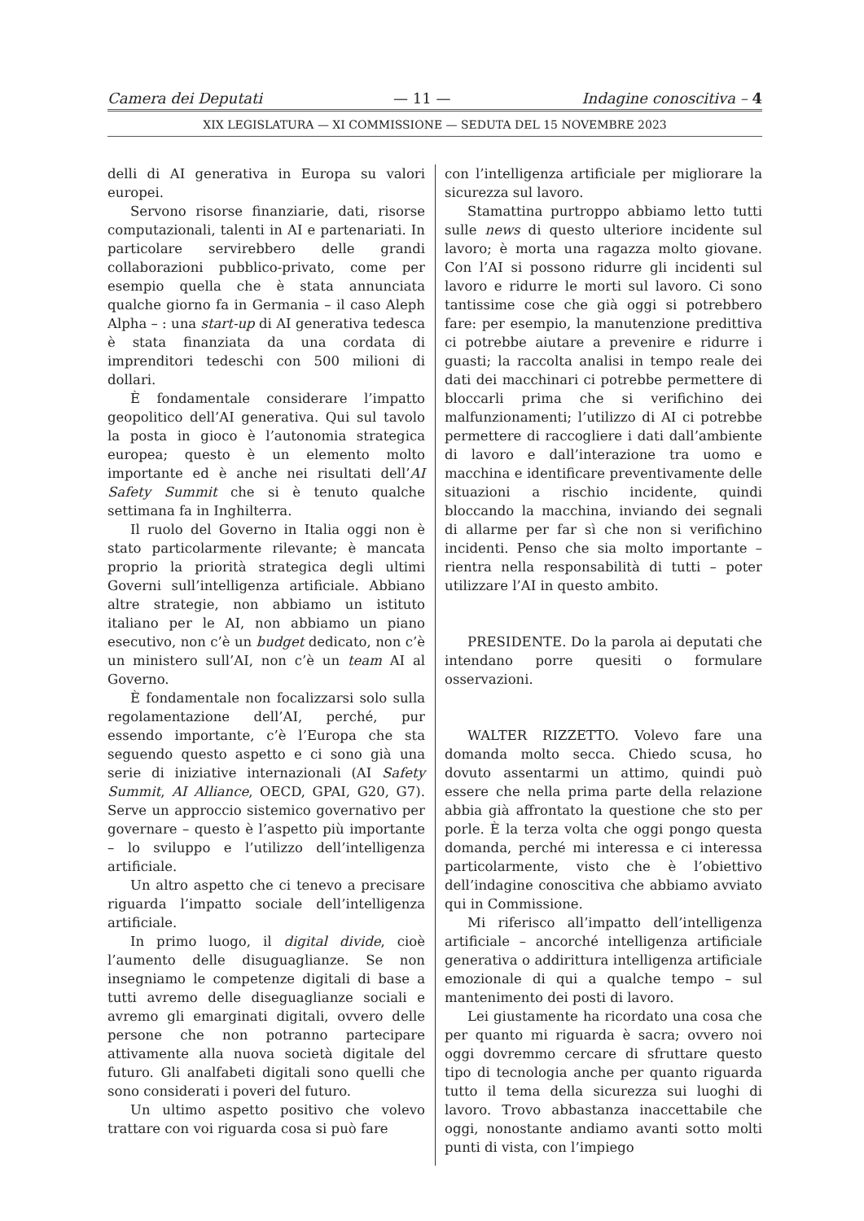Camera dei Deputati — 11 — Indagine conoscitiva – 4
XIX LEGISLATURA — XI COMMISSIONE — SEDUTA DEL 15 NOVEMBRE 2023
delli di AI generativa in Europa su valori europei.
Servono risorse finanziarie, dati, risorse computazionali, talenti in AI e partenariati. In particolare servirebbero delle grandi collaborazioni pubblico-privato, come per esempio quella che è stata annunciata qualche giorno fa in Germania – il caso Aleph Alpha – : una start-up di AI generativa tedesca è stata finanziata da una cordata di imprenditori tedeschi con 500 milioni di dollari.
È fondamentale considerare l’impatto geopolitico dell’AI generativa. Qui sul tavolo la posta in gioco è l’autonomia strategica europea; questo è un elemento molto importante ed è anche nei risultati dell’AI Safety Summit che si è tenuto qualche settimana fa in Inghilterra.
Il ruolo del Governo in Italia oggi non è stato particolarmente rilevante; è mancata proprio la priorità strategica degli ultimi Governi sull’intelligenza artificiale. Abbiano altre strategie, non abbiamo un istituto italiano per le AI, non abbiamo un piano esecutivo, non c’è un budget dedicato, non c’è un ministero sull’AI, non c’è un team AI al Governo.
È fondamentale non focalizzarsi solo sulla regolamentazione dell’AI, perché, pur essendo importante, c’è l’Europa che sta seguendo questo aspetto e ci sono già una serie di iniziative internazionali (AI Safety Summit, AI Alliance, OECD, GPAI, G20, G7). Serve un approccio sistemico governativo per governare – questo è l’aspetto più importante – lo sviluppo e l’utilizzo dell’intelligenza artificiale.
Un altro aspetto che ci tenevo a precisare riguarda l’impatto sociale dell’intelligenza artificiale.
In primo luogo, il digital divide, cioè l’aumento delle disuguaglianze. Se non insegniamo le competenze digitali di base a tutti avremo delle diseguaglianze sociali e avremo gli emarginati digitali, ovvero delle persone che non potranno partecipare attivamente alla nuova società digitale del futuro. Gli analfabeti digitali sono quelli che sono considerati i poveri del futuro.
Un ultimo aspetto positivo che volevo trattare con voi riguarda cosa si può fare
con l’intelligenza artificiale per migliorare la sicurezza sul lavoro.
Stamattina purtroppo abbiamo letto tutti sulle news di questo ulteriore incidente sul lavoro; è morta una ragazza molto giovane. Con l’AI si possono ridurre gli incidenti sul lavoro e ridurre le morti sul lavoro. Ci sono tantissime cose che già oggi si potrebbero fare: per esempio, la manutenzione predittiva ci potrebbe aiutare a prevenire e ridurre i guasti; la raccolta analisi in tempo reale dei dati dei macchinari ci potrebbe permettere di bloccarli prima che si verifichino dei malfunzionamenti; l’utilizzo di AI ci potrebbe permettere di raccogliere i dati dall’ambiente di lavoro e dall’interazione tra uomo e macchina e identificare preventivamente delle situazioni a rischio incidente, quindi bloccando la macchina, inviando dei segnali di allarme per far sì che non si verifichino incidenti. Penso che sia molto importante – rientra nella responsabilità di tutti – poter utilizzare l’AI in questo ambito.
PRESIDENTE. Do la parola ai deputati che intendano porre quesiti o formulare osservazioni.
WALTER RIZZETTO. Volevo fare una domanda molto secca. Chiedo scusa, ho dovuto assentarmi un attimo, quindi può essere che nella prima parte della relazione abbia già affrontato la questione che sto per porle. È la terza volta che oggi pongo questa domanda, perché mi interessa e ci interessa particolarmente, visto che è l’obiettivo dell’indagine conoscitiva che abbiamo avviato qui in Commissione.
Mi riferisco all’impatto dell’intelligenza artificiale – ancorché intelligenza artificiale generativa o addirittura intelligenza artificiale emozionale di qui a qualche tempo – sul mantenimento dei posti di lavoro.
Lei giustamente ha ricordato una cosa che per quanto mi riguarda è sacra; ovvero noi oggi dovremmo cercare di sfruttare questo tipo di tecnologia anche per quanto riguarda tutto il tema della sicurezza sui luoghi di lavoro. Trovo abbastanza inaccettabile che oggi, nonostante andiamo avanti sotto molti punti di vista, con l’impiego